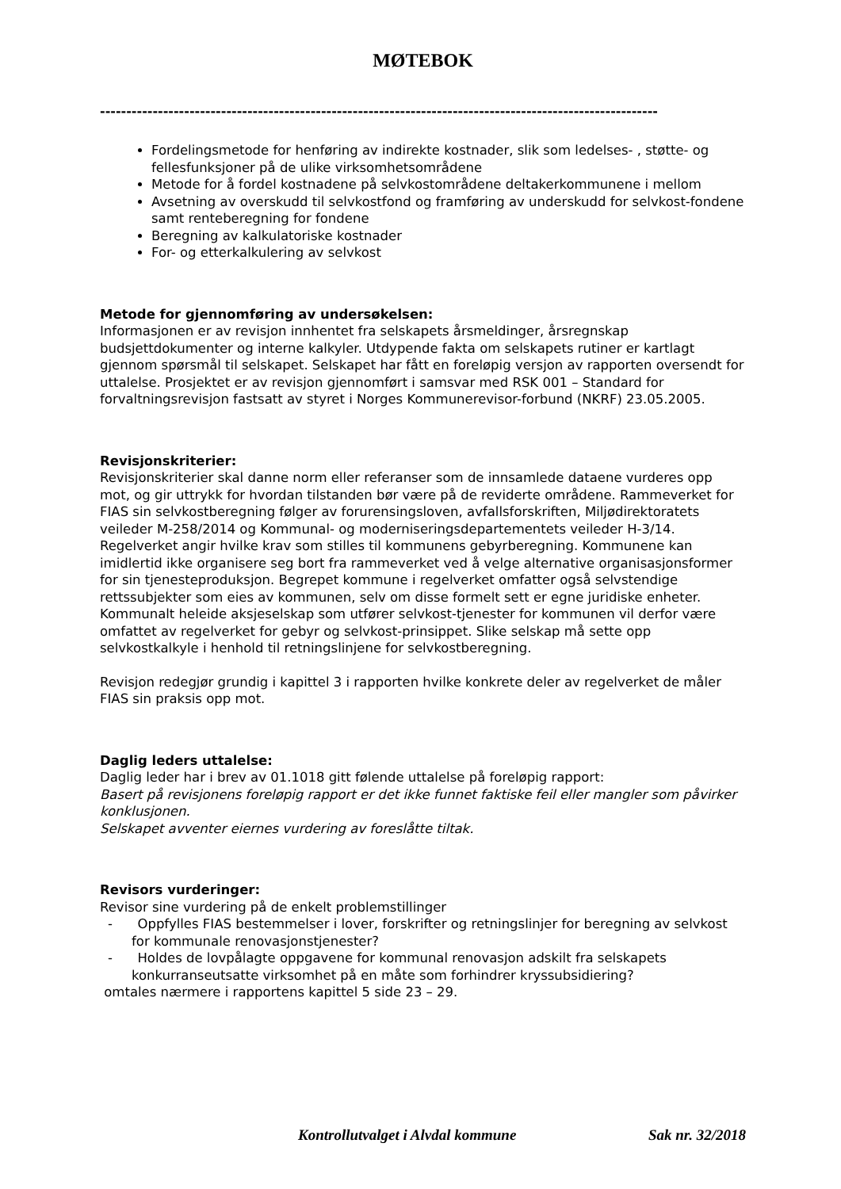MØTEBOK
----------------------------------------------------------------------------------------------------------
Fordelingsmetode for henføring av indirekte kostnader, slik som ledelses- , støtte- og fellesfunksjoner på de ulike virksomhetsområdene
Metode for å fordel kostnadene på selvkostområdene deltakerkommunene i mellom
Avsetning av overskudd til selvkostfond og framføring av underskudd for selvkost-fondene samt renteberegning for fondene
Beregning av kalkulatoriske kostnader
For- og etterkalkulering av selvkost
Metode for gjennomføring av undersøkelsen:
Informasjonen er av revisjon innhentet fra selskapets årsmeldinger, årsregnskap budsjettdokumenter og interne kalkyler. Utdypende fakta om selskapets rutiner er kartlagt gjennom spørsmål til selskapet. Selskapet har fått en foreløpig versjon av rapporten oversendt for uttalelse. Prosjektet er av revisjon gjennomført i samsvar med RSK 001 – Standard for forvaltningsrevisjon fastsatt av styret i Norges Kommunerevisor-forbund (NKRF) 23.05.2005.
Revisjonskriterier:
Revisjonskriterier skal danne norm eller referanser som de innsamlede dataene vurderes opp mot, og gir uttrykk for hvordan tilstanden bør være på de reviderte områdene. Rammeverket for FIAS sin selvkostberegning følger av forurensingsloven, avfallsforskriften, Miljødirektoratets veileder M-258/2014 og Kommunal- og moderniseringsdepartementets veileder H-3/14.
Regelverket angir hvilke krav som stilles til kommunens gebyrberegning. Kommunene kan imidlertid ikke organisere seg bort fra rammeverket ved å velge alternative organisasjonsformer for sin tjenesteproduksjon. Begrepet kommune i regelverket omfatter også selvstendige rettssubjekter som eies av kommunen, selv om disse formelt sett er egne juridiske enheter. Kommunalt heleide aksjeselskap som utfører selvkost-tjenester for kommunen vil derfor være omfattet av regelverket for gebyr og selvkost-prinsippet. Slike selskap må sette opp selvkostkalkyle i henhold til retningslinjene for selvkostberegning.
Revisjon redegjør grundig i kapittel 3 i rapporten hvilke konkrete deler av regelverket de måler FIAS sin praksis opp mot.
Daglig leders uttalelse:
Daglig leder har i brev av 01.1018 gitt følende uttalelse på foreløpig rapport:
Basert på revisjonens foreløpig rapport er det ikke funnet faktiske feil eller mangler som påvirker konklusjonen.
Selskapet avventer eiernes vurdering av foreslåtte tiltak.
Revisors vurderinger:
Revisor sine vurdering på de enkelt problemstillinger
- Oppfylles FIAS bestemmelser i lover, forskrifter og retningslinjer for beregning av selvkost for kommunale renovasjonstjenester?
- Holdes de lovpålagte oppgavene for kommunal renovasjon adskilt fra selskapets konkurranseutsatte virksomhet på en måte som forhindrer kryssubsidiering?
omtales nærmere i rapportens kapittel 5 side 23 – 29.
Kontrollutvalget i Alvdal kommune Sak nr. 32/2018